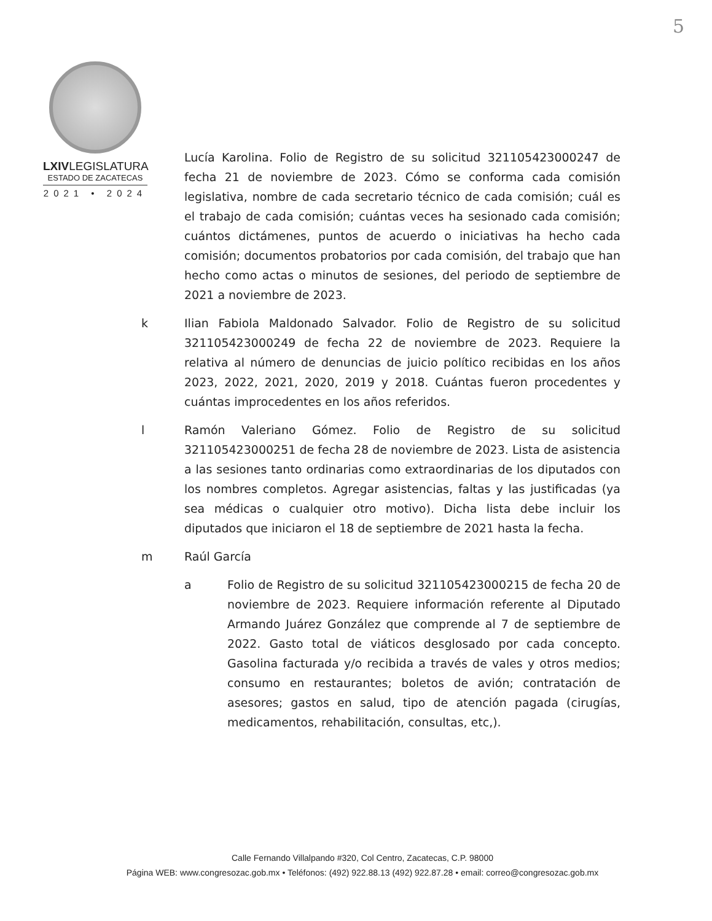5
LXIVLEGISLATURA
ESTADO DE ZACATECAS
2021 • 2024
Lucía Karolina. Folio de Registro de su solicitud 321105423000247 de fecha 21 de noviembre de 2023. Cómo se conforma cada comisión legislativa, nombre de cada secretario técnico de cada comisión; cuál es el trabajo de cada comisión; cuántas veces ha sesionado cada comisión; cuántos dictámenes, puntos de acuerdo o iniciativas ha hecho cada comisión; documentos probatorios por cada comisión, del trabajo que han hecho como actas o minutos de sesiones, del periodo de septiembre de 2021 a noviembre de 2023.
k Ilian Fabiola Maldonado Salvador. Folio de Registro de su solicitud 321105423000249 de fecha 22 de noviembre de 2023. Requiere la relativa al número de denuncias de juicio político recibidas en los años 2023, 2022, 2021, 2020, 2019 y 2018. Cuántas fueron procedentes y cuántas improcedentes en los años referidos.
l Ramón Valeriano Gómez. Folio de Registro de su solicitud 321105423000251 de fecha 28 de noviembre de 2023. Lista de asistencia a las sesiones tanto ordinarias como extraordinarias de los diputados con los nombres completos. Agregar asistencias, faltas y las justificadas (ya sea médicas o cualquier otro motivo). Dicha lista debe incluir los diputados que iniciaron el 18 de septiembre de 2021 hasta la fecha.
m Raúl García
a Folio de Registro de su solicitud 321105423000215 de fecha 20 de noviembre de 2023. Requiere información referente al Diputado Armando Juárez González que comprende al 7 de septiembre de 2022. Gasto total de viáticos desglosado por cada concepto. Gasolina facturada y/o recibida a través de vales y otros medios; consumo en restaurantes; boletos de avión; contratación de asesores; gastos en salud, tipo de atención pagada (cirugías, medicamentos, rehabilitación, consultas, etc,).
Calle Fernando Villalpando #320, Col Centro, Zacatecas, C.P. 98000
Página WEB: www.congresozac.gob.mx • Teléfonos: (492) 922.88.13 (492) 922.87.28 • email: correo@congresozac.gob.mx